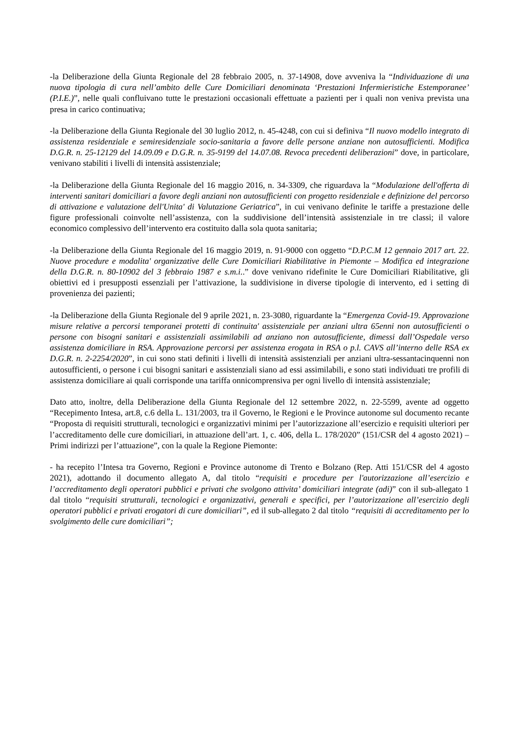-la Deliberazione della Giunta Regionale del 28 febbraio 2005, n. 37-14908, dove avveniva la “Individuazione di una nuova tipologia di cura nell’ambito delle Cure Domiciliari denominata ‘Prestazioni Infermieristiche Estemporanee’ (P.I.E.)”, nelle quali confluivano tutte le prestazioni occasionali effettuate a pazienti per i quali non veniva prevista una presa in carico continuativa;
-la Deliberazione della Giunta Regionale del 30 luglio 2012, n. 45-4248, con cui si definiva “Il nuovo modello integrato di assistenza residenziale e semiresidenziale socio-sanitaria a favore delle persone anziane non autosufficienti. Modifica D.G.R. n. 25-12129 del 14.09.09 e D.G.R. n. 35-9199 del 14.07.08. Revoca precedenti deliberazioni” dove, in particolare, venivano stabiliti i livelli di intensità assistenziale;
-la Deliberazione della Giunta Regionale del 16 maggio 2016, n. 34-3309, che riguardava la “Modulazione dell'offerta di interventi sanitari domiciliari a favore degli anziani non autosufficienti con progetto residenziale e definizione del percorso di attivazione e valutazione dell'Unita' di Valutazione Geriatrica”, in cui venivano definite le tariffe a prestazione delle figure professionali coinvolte nell’assistenza, con la suddivisione dell’intensità assistenziale in tre classi; il valore economico complessivo dell’intervento era costituito dalla sola quota sanitaria;
-la Deliberazione della Giunta Regionale del 16 maggio 2019, n. 91-9000 con oggetto “D.P.C.M 12 gennaio 2017 art. 22. Nuove procedure e modalita' organizzative delle Cure Domiciliari Riabilitative in Piemonte – Modifica ed integrazione della D.G.R. n. 80-10902 del 3 febbraio 1987 e s.m.i..” dove venivano ridefinite le Cure Domiciliari Riabilitative, gli obiettivi ed i presupposti essenziali per l’attivazione, la suddivisione in diverse tipologie di intervento, ed i setting di provenienza dei pazienti;
-la Deliberazione della Giunta Regionale del 9 aprile 2021, n. 23-3080, riguardante la “Emergenza Covid-19. Approvazione misure relative a percorsi temporanei protetti di continuita' assistenziale per anziani ultra 65enni non autosufficienti o persone con bisogni sanitari e assistenziali assimilabili ad anziano non autosufficiente, dimessi dall’Ospedale verso assistenza domiciliare in RSA. Approvazione percorsi per assistenza erogata in RSA o p.l. CAVS all’interno delle RSA ex D.G.R. n. 2-2254/2020”, in cui sono stati definiti i livelli di intensità assistenziali per anziani ultra-sessantacinquenni non autosufficienti, o persone i cui bisogni sanitari e assistenziali siano ad essi assimilabili, e sono stati individuati tre profili di assistenza domiciliare ai quali corrisponde una tariffa onnicomprensiva per ogni livello di intensità assistenziale;
Dato atto, inoltre, della Deliberazione della Giunta Regionale del 12 settembre 2022, n. 22-5599, avente ad oggetto “Recepimento Intesa, art.8, c.6 della L. 131/2003, tra il Governo, le Regioni e le Province autonome sul documento recante “Proposta di requisiti strutturali, tecnologici e organizzativi minimi per l’autorizzazione all’esercizio e requisiti ulteriori per l’accreditamento delle cure domiciliari, in attuazione dell’art. 1, c. 406, della L. 178/2020” (151/CSR del 4 agosto 2021) – Primi indirizzi per l’attuazione”, con la quale la Regione Piemonte:
- ha recepito l’Intesa tra Governo, Regioni e Province autonome di Trento e Bolzano (Rep. Atti 151/CSR del 4 agosto 2021), adottando il documento allegato A, dal titolo “requisiti e procedure per l'autorizzazione all’esercizio e l’accreditamento degli operatori pubblici e privati che svolgono attivita’ domiciliari integrate (adi)” con il sub-allegato 1 dal titolo “requisiti strutturali, tecnologici e organizzativi, generali e specifici, per l’autorizzazione all’esercizio degli operatori pubblici e privati erogatori di cure domiciliari”, ed il sub-allegato 2 dal titolo “requisiti di accreditamento per lo svolgimento delle cure domiciliari”;